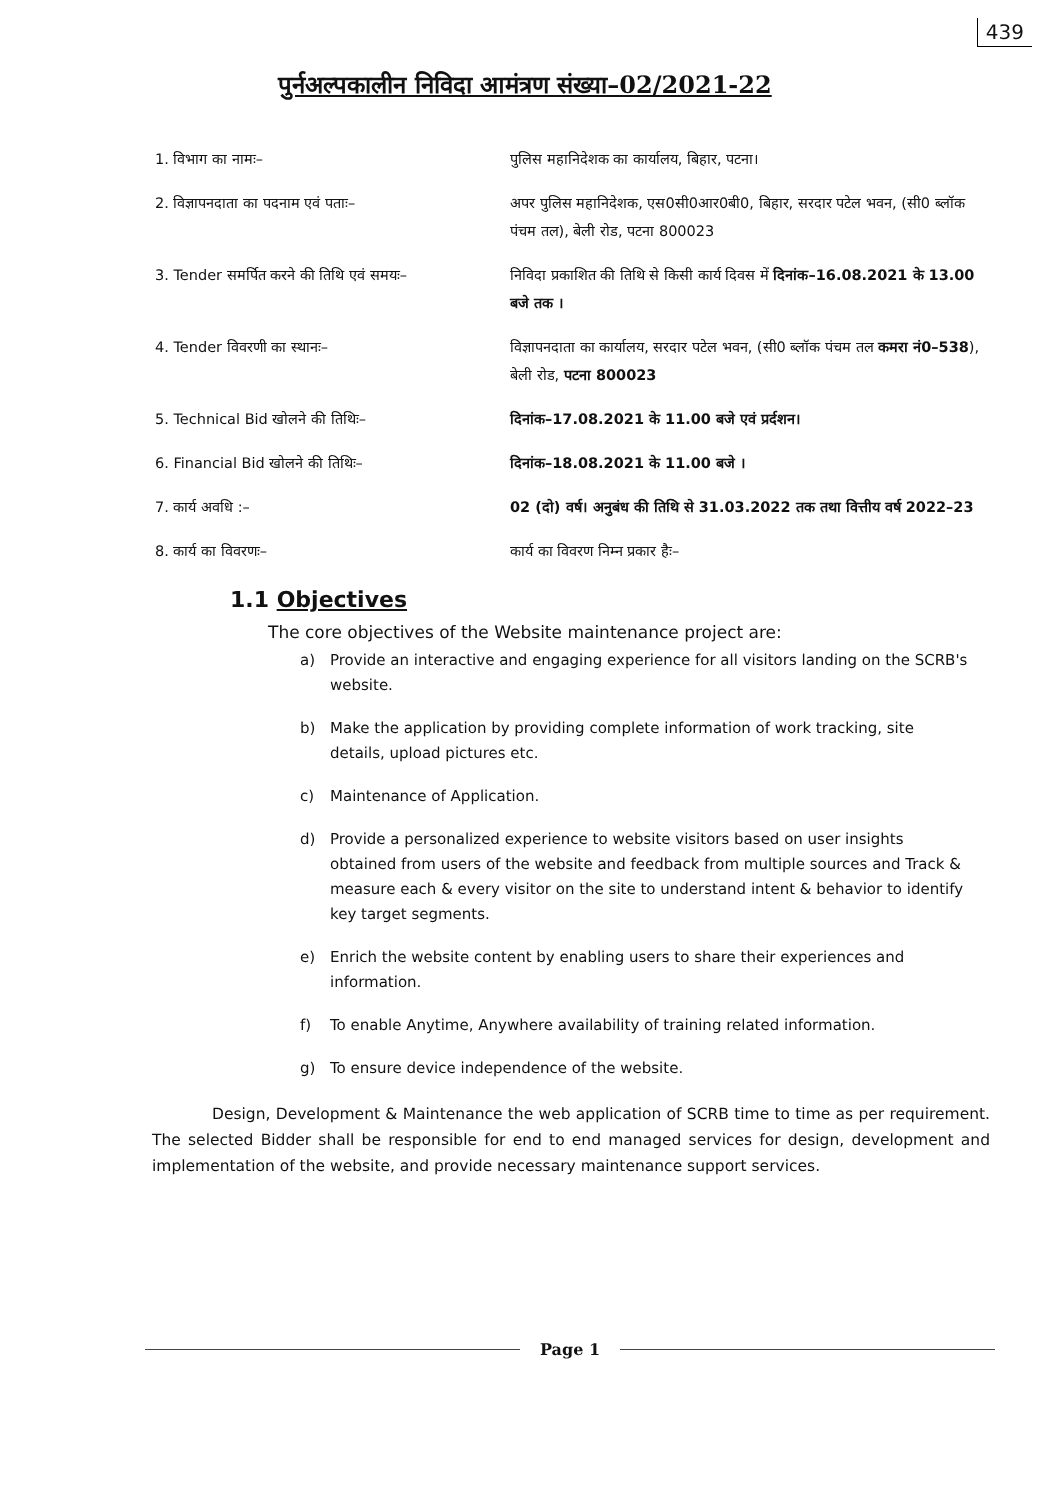439
पुर्नअल्पकालीन निविदा आमंत्रण संख्या–02/2021-22
| 1. विभाग का नामः– | पुलिस महानिदेशक का कार्यालय, बिहार, पटना। |
| 2. विज्ञापनदाता का पदनाम एवं पताः– | अपर पुलिस महानिदेशक, एस0सी0आर0बी0, बिहार, सरदार पटेल भवन, (सी0 ब्लॉक पंचम तल), बेली रोड, पटना 800023 |
| 3. Tender समर्पित करने की तिथि एवं समयः– | निविदा प्रकाशित की तिथि से किसी कार्य दिवस में दिनांक–16.08.2021 के 13.00 बजे तक । |
| 4. Tender विवरणी का स्थानः– | विज्ञापनदाता का कार्यालय, सरदार पटेल भवन, (सी0 ब्लॉक पंचम तल कमरा नं0–538 ), बेली रोड, पटना 800023 |
| 5. Technical Bid खोलने की तिथिः– | दिनांक–17.08.2021 के 11.00 बजे एवं प्रर्दशन। |
| 6. Financial Bid खोलने की तिथिः– | दिनांक–18.08.2021 के 11.00 बजे । |
| 7. कार्य अवधि :– | 02 (दो) वर्ष। अनुबंध की तिथि से 31.03.2022 तक तथा वित्तीय वर्ष 2022–23 |
| 8. कार्य का विवरणः– | कार्य का विवरण निम्न प्रकार हैः– |
1.1 Objectives
The core objectives of the Website maintenance project are:
a) Provide an interactive and engaging experience for all visitors landing on the SCRB's website.
b) Make the application by providing complete information of work tracking, site details, upload pictures etc.
c) Maintenance of Application.
d) Provide a personalized experience to website visitors based on user insights obtained from users of the website and feedback from multiple sources and Track & measure each & every visitor on the site to understand intent & behavior to identify key target segments.
e) Enrich the website content by enabling users to share their experiences and information.
f) To enable Anytime, Anywhere availability of training related information.
g) To ensure device independence of the website.
Design, Development & Maintenance the web application of SCRB time to time as per requirement. The selected Bidder shall be responsible for end to end managed services for design, development and implementation of the website, and provide necessary maintenance support services.
Page 1